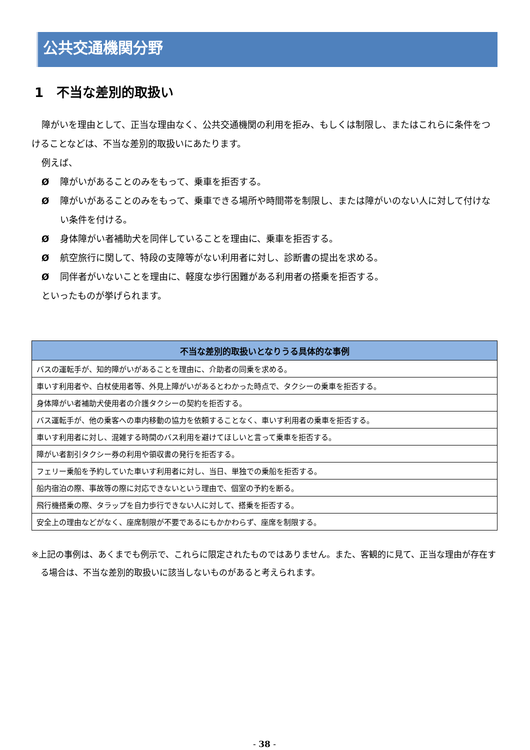公共交通機関分野
1　不当な差別的取扱い
障がいを理由として、正当な理由なく、公共交通機関の利用を拒み、もしくは制限し、またはこれらに条件をつけることなどは、不当な差別的取扱いにあたります。
例えば、
Ø障がいがあることのみをもって、乗車を拒否する。
Ø障がいがあることのみをもって、乗車できる場所や時間帯を制限し、または障がいのない人に対して付けない条件を付ける。
Ø身体障がい者補助犬を同伴していることを理由に、乗車を拒否する。
Ø航空旅行に関して、特段の支障等がない利用者に対し、診断書の提出を求める。
Ø同伴者がいないことを理由に、軽度な歩行困難がある利用者の搭乗を拒否する。
といったものが挙げられます。
| 不当な差別的取扱いとなりうる具体的な事例 |
| --- |
| バスの運転手が、知的障がいがあることを理由に、介助者の同乗を求める。 |
| 車いす利用者や、白杖使用者等、外見上障がいがあるとわかった時点で、タクシーの乗車を拒否する。 |
| 身体障がい者補助犬使用者の介護タクシーの契約を拒否する。 |
| バス運転手が、他の乗客への車内移動の協力を依頼することなく、車いす利用者の乗車を拒否する。 |
| 車いす利用者に対し、混雑する時間のバス利用を避けてほしいと言って乗車を拒否する。 |
| 障がい者割引タクシー券の利用や領収書の発行を拒否する。 |
| フェリー乗船を予約していた車いす利用者に対し、当日、単独での乗船を拒否する。 |
| 船内宿泊の際、事故等の際に対応できないという理由で、個室の予約を断る。 |
| 飛行機搭乗の際、タラップを自力歩行できない人に対して、搭乗を拒否する。 |
| 安全上の理由などがなく、座席制限が不要であるにもかかわらず、座席を制限する。 |
※上記の事例は、あくまでも例示で、これらに限定されたものではありません。また、客観的に見て、正当な理由が存在する場合は、不当な差別的取扱いに該当しないものがあると考えられます。
- 38 -